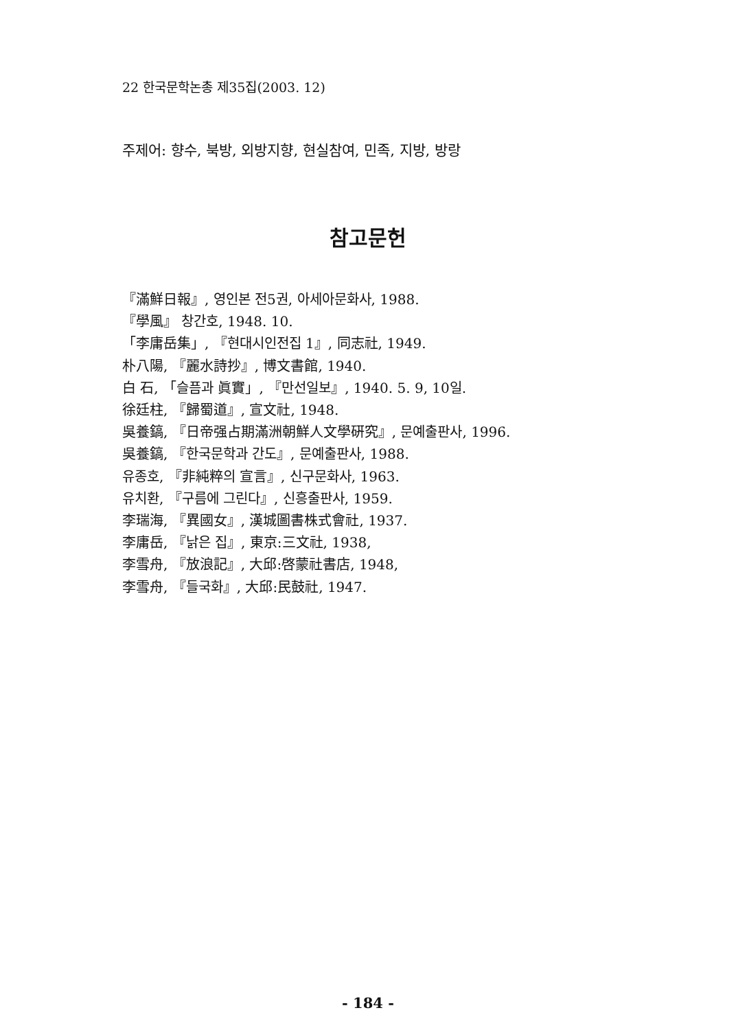22 한국문학논총 제35집(2003. 12)
주제어: 향수, 북방, 외방지향, 현실참여, 민족, 지방, 방랑
참고문헌
『滿鮮日報』, 영인본 전5권, 아세아문화사, 1988.
『學風』 창간호, 1948. 10.
「李庸岳集」, 『현대시인전집 1』, 同志社, 1949.
朴八陽, 『麗水詩抄』, 博文書館, 1940.
白 石, 「슬픔과 眞實」, 『만선일보』, 1940. 5. 9, 10일.
徐廷柱, 『歸蜀道』, 宣文社, 1948.
吳養鎬, 『日帝强占期滿洲朝鮮人文學硏究』, 문예출판사, 1996.
吳養鎬, 『한국문학과 간도』, 문예출판사, 1988.
유종호, 『非純粹의 宣言』, 신구문화사, 1963.
유치환, 『구름에 그린다』, 신흥출판사, 1959.
李瑞海, 『異國女』, 漢城圖書株式會社, 1937.
李庸岳, 『낡은 집』, 東京:三文社, 1938,
李雪舟, 『放浪記』, 大邱:啓蒙社書店, 1948,
李雪舟, 『들국화』, 大邱:民鼓社, 1947.
- 184 -